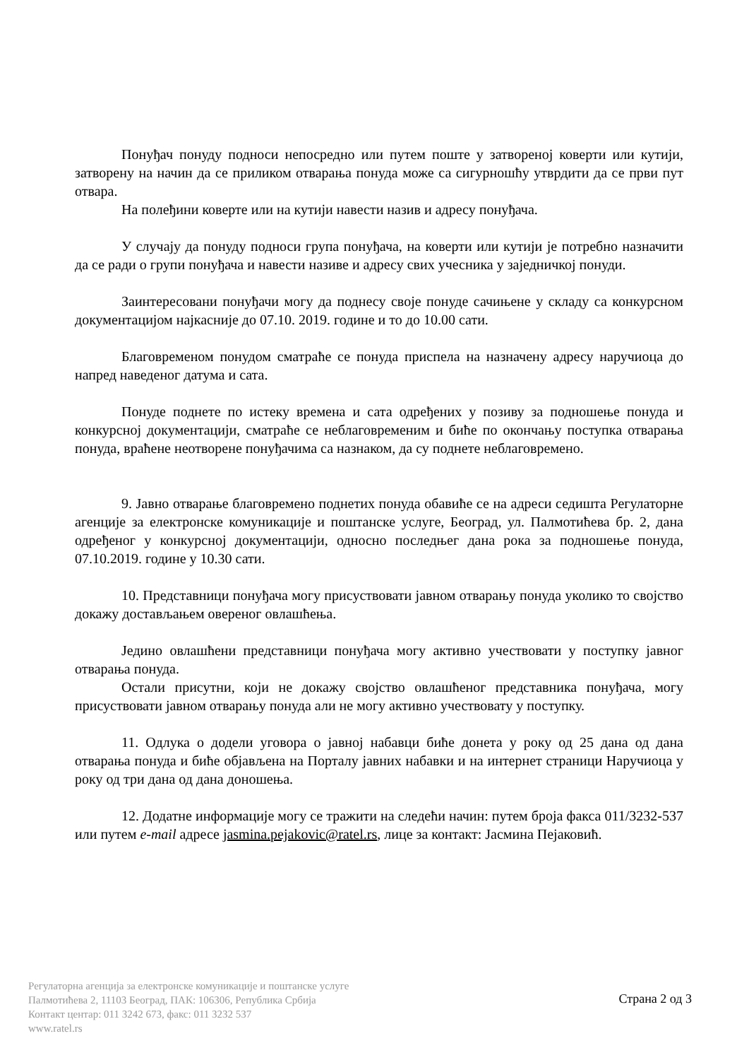Понуђач понуду подноси непосредно или путем поште у затвореној коверти или кутији, затворену на начин да се приликом отварања понуда може са сигурношћу утврдити да се први пут отвара.
На полеђини коверте или на кутији навести назив и адресу понуђача.
У случају да понуду подноси група понуђача, на коверти или кутији је потребно назначити да се ради о групи понуђача и навести називе и адресу свих учесника у заједничкој понуди.
Заинтересовани понуђачи могу да поднесу своје понуде сачињене у складу са конкурсном документацијом најкасније до 07.10. 2019. године и то до 10.00 сати.
Благовременом понудом сматраће се понуда приспела на назначену адресу наручиоца до напред наведеног датума и сата.
Понуде поднете по истеку времена и сата одређених у позиву за подношење понуда и конкурсној документацији, сматраће се неблаговременим и биће по окончању поступка отварања понуда, враћене неотворене понуђачима са назнаком, да су поднете неблаговремено.
9. Јавно отварање благовремено поднетих понуда обавиће се на адреси седишта Регулаторне агенције за електронске комуникације и поштанске услуге, Београд, ул. Палмотићева бр. 2, дана одређеног у конкурсној документацији, односно последњег дана рока за подношење понуда, 07.10.2019. године у 10.30 сати.
10. Представници понуђача могу присуствовати јавном отварању понуда уколико то својство докажу достављањем овереног овлашћења.
Једино овлашћени представници понуђача могу активно учествовати у поступку јавног отварања понуда.
Остали присутни, који не докажу својство овлашћеног представника понуђача, могу присуствовати јавном отварању понуда али не могу активно учествовату у поступку.
11. Одлука о додели уговора о јавној набавци биће донета у року од 25 дана од дана отварања понуда и биће објављена на Порталу јавних набавки и на интернет страници Наручиоца у року од три дана од дана доношења.
12. Додатне информације могу се тражити на следећи начин: путем броја факса 011/3232-537 или путем e-mail адресе jasmina.pejakovic@ratel.rs, лице за контакт: Јасмина Пејаковић.
Регулаторна агенција за електронске комуникације и поштанске услуге
Палмотићева 2, 11103 Београд, ПАК: 106306, Република Србија
Контакт центар: 011 3242 673, факс: 011 3232 537
www.ratel.rs
Страна 2 од 3